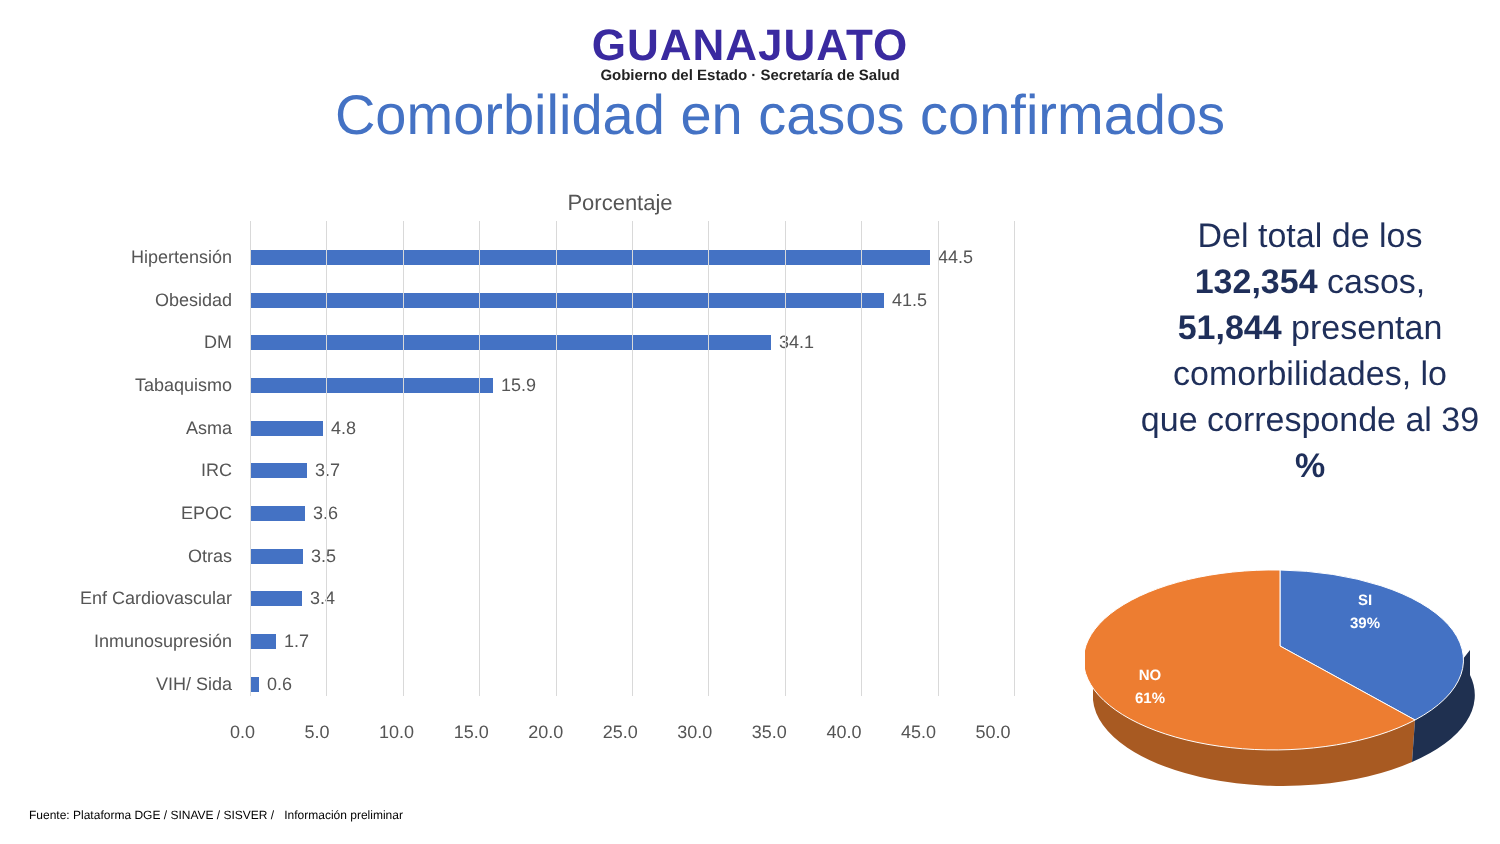GUANAJUATO
Gobierno del Estado · Secretaría de Salud
Comorbilidad en casos confirmados
Porcentaje
Hipertensión 44.5
Obesidad 41.5
DM 34.1
Tabaquismo 15.9
Asma 4.8
IRC 3.7
EPOC 3.6
Otras 3.5
Enf Cardiovascular 3.4
Inmunosupresión 1.7
VIH/ Sida 0.6
0.0 5.0 10.0 15.0 20.0 25.0 30.0 35.0 40.0 45.0 50.0
Del total de los 132,354 casos, 51,844 presentan comorbilidades, lo que corresponde al 39 %
SI
39%
NO
61%
Fuente: Plataforma DGE / SINAVE / SISVER / Información preliminar